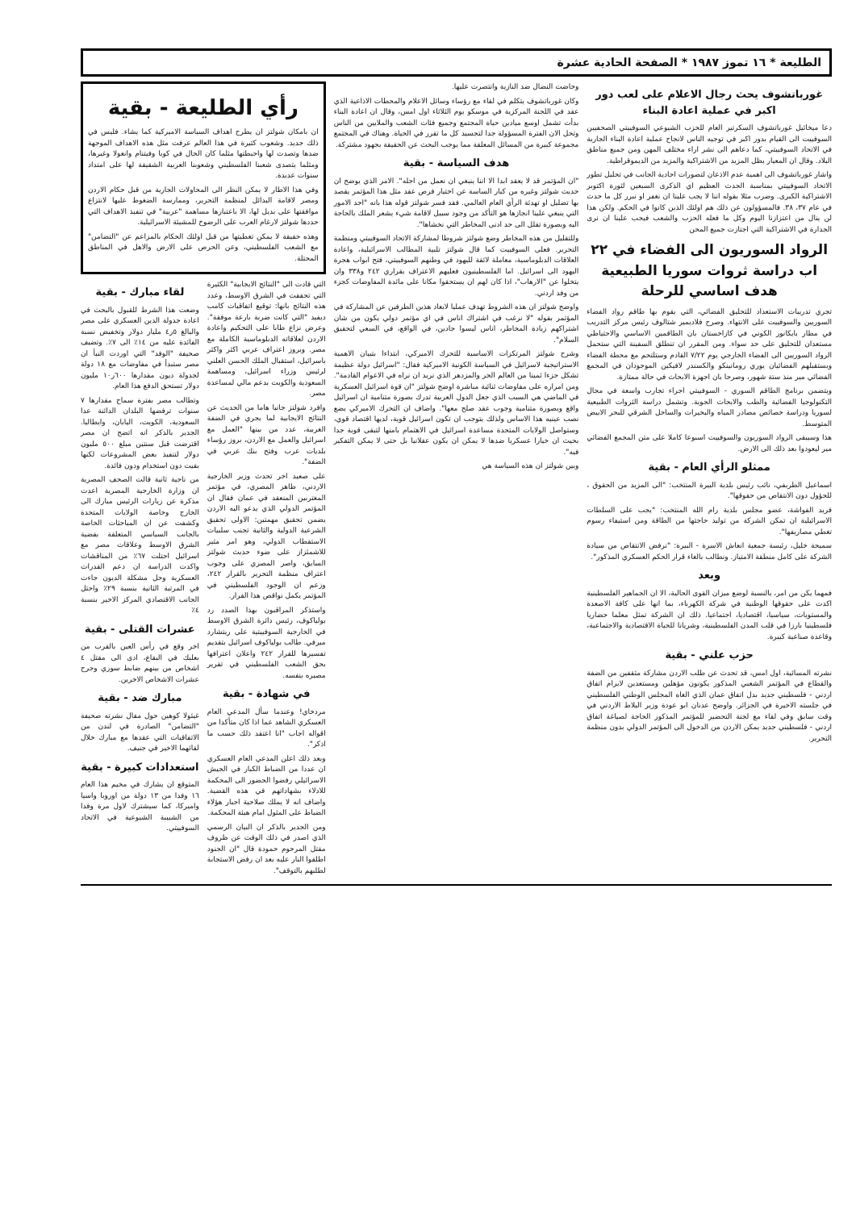الطليعة * ١٦ تموز ١٩٨٧ * الصفحة الحادية عشرة
غورباتشوف يحث رجال الاعلام على لعب دور اكبر في عملية اعادة البناء
دعا ميخائيل غورباتشوف السكرتير العام للحزب الشيوعي السوفييتي الصحفيين السوفييت الى القيام بدور اكبر في توجيه الناس لانجاح عملية اعادة البناء الجارية في الاتحاد السوفييتي، كما دعاهم الى نشر اراء مختلف المهن ومن جميع مناطق البلاد. وقال ان المعيار يظل المزيد من الاشتراكية والمزيد من الديموقراطية.
واشار غورباتشوف الى اهمية عدم الاذعان لتصورات احادية الجانب في تحليل تطور الاتحاد السوفييتي بمناسبة الحدث العظيم اي الذكرى السبعين لثورة اكتوبر الاشتراكية الكبرى. وضرب مثلا بقوله اننا لا يجب علينا ان نغفر او نبرر كل ما حدث في عام ٣٧، ٣٨. فالمسؤولون عن ذلك هم اولئك الذين كانوا في الحكم. ولكن هذا لن ينال من اعتزازنا اليوم وكل ما فعله الحزب والشعب فيجب علينا ان نرى الجدارة في الاشتراكية التي اجتازت جميع المحن
الرواد السوريون الى الفضاء في ٢٢ اب دراسة ثروات سوريا الطبيعية هدف اساسي للرحلة
تجري تدريبات الاستعداد للتحليق الفضائي، التي يقوم بها طاقم رواد الفضاء السوريين والسوفييت على الانتهاء. وصرح فلاديمير شتالوف رئيس مركز التدريب في مطار بايكانور الكوني في كازاخستان بان الطاقمين الاساسي والاحتياطي مستعدان للتحليق على حد سواء. ومن المقرر ان تنطلق السفينة التي ستحمل الرواد السوريين الى الفضاء الخارجي يوم ٧/٢٢ القادم وستلتحم مع محطة الفضاء ويستقبلهم الفضائيان يوري رومانينكو والكسندر لافيكين الموجودان في المجمع الفضائي مير منذ ستة شهور، وصرحا بان اجهزة الابحاث في حالة ممتازة.
ويتضمن برنامج الطاقم السوري - السوفييتي اجراء تجارب واسعة في مجال التكنولوجيا الفضائية والطب والابحاث الجوية. وتشمل دراسة الثروات الطبيعية لسوريا ودراسة خصائص مصادر المياه والبحيرات والساحل الشرقي للبحر الابيض المتوسط.
هذا وسيبقى الرواد السوريون والسوفييت اسبوعا كاملا على متن المجمع الفضائي مير ليعودوا بعد ذلك الى الارض.
ممثلو الرأي العام - بقية
اسماعيل الطريفي، نائب رئيس بلدية البيرة المنتخب: "الى المزيد من الحقوق ، للحؤول دون الانتقاص من حقوقها".
فريد الفواشة، عضو مجلس بلدية رام الله المنتخب: "يجب على السلطات الاسرائيلية ان تمكن الشركة من توليد حاجتها من الطاقة ومن استيفاء رسوم تغطي مصاريفها".
سميحة خليل، رئيسة جمعية انعاش الاسرة - البيرة: "نرفض الانتقاص من سيادة الشركة على كامل منطقة الامتياز. ونطالب بالغاء قرار الحكم العسكري المذكور".
وبعد
فمهما يكن من امر، بالنسبة لوضع ميزان القوى الحالية، الا ان الجماهير الفلسطينية اكدت على حقوقها الوطنية في شركة الكهرباء، بما انها على كافة الاصعدة والمستويات، سياسيا، اقتصاديا، اجتماعيا. ذلك ان الشركة تمثل معلما حضاريا فلسطينيا بارزا في قلب المدن الفلسطينية، وشريانا للحياة الاقتصادية والاجتماعية، وقاعدة صناعية كبيرة.
حزب علني - بقية
نشرته المسائية، اول امس، قد تحدث عن طلب الاردن مشاركة مثقفين من الضفة والقطاع في المؤتمر الشعبي المذكور يكونون مؤهلين ومستعدين لابرام اتفاق اردني - فلسطيني جديد بدل اتفاق عمان الذي الغاه المجلس الوطني الفلسطيني في جلسته الاخيرة في الجزائر. واوضح عدنان ابو عودة وزير البلاط الاردني في وقت سابق وفي لقاء مع لجنة التحضير للمؤتمر المذكور الحاجة لصياغة اتفاق اردني - فلسطيني جديد يمكن الاردن من الدخول الى المؤتمر الدولي بدون منظمة التحرير.
وخاضت النضال ضد النازية وانتصرت عليها.
وكان غورباتشوف يتكلم في لقاء مع رؤساء وسائل الاعلام والمحطات الاذاعية الذي عقد في اللجنة المركزية في موسكو يوم الثلاثاء اول امس، وقال ان اعادة البناء بدأت تشمل اوسع ميادين حياة المجتمع وجميع فئات الشعب والملايين من الناس وتحل الان الفترة المسؤولة جدا لتجسيد كل ما تقرر في الحياة. وهناك في المجتمع مجموعة كبيرة من المسائل المعلقة مما يوجب البحث عن الحقيقة بجهود مشتركة.
هدف السياسة - بقية
"ان المؤتمر قد لا يعقد ابدا الا اننا ينبغي ان نعمل من اجله". الامر الذي يوضح ان حديث شولتز وغيره من كبار الساسة عن اختيار فرص عقد مثل هذا المؤتمر يقصد بها تضليل او تهدئة الرأي العام العالمي. فقد فسر شولتز قوله هذا بانه "احد الامور التي ينبغي علينا انجازها هو التأكد من وجود سبيل لاقامة شيء يشعر الملك بالحاجة اليه وبصورة تقلل الى حد ادنى المخاطر التي نخشاها".
وللتقليل من هذه المخاطر وضع شولتز شروطا لمشاركة الاتحاد السوفييتي ومنظمة التحرير. فعلى السوفييت كما قال شولتز تلبية المطالب الاسرائيلية، واعادة العلاقات الدبلوماسية، معاملة لائقة لليهود في وطنهم السوفييتي، فتح ابواب هجرة اليهود الى اسرائيل. اما الفلسطينيون فعليهم الاعتراف بقراري ٢٤٢ و٣٣٨ وان يتخلوا عن "الارهاب"، اذا كان لهم ان يستحقوا مكانا على مائدة المفاوضات كجزء من وفد اردني.
واوضح شولتز ان هذه الشروط تهدف عمليا لابعاد هذين الطرفين عن المشاركة في المؤتمر بقوله "لا نرغب في اشتراك اناس في اي مؤتمر دولي يكون من شان اشتراكهم زيادة المخاطر، اناس ليسوا جادين، في الواقع، في السعي لتحقيق السلام".
وشرح شولتز المرتكزات الاساسية للتحرك الاميركي، ابتداءا بتبيان الاهمية الاستراتيجية لاسرائيل في السياسة الكونية الاميركية فقال: "اسرائيل دولة عظيمة تشكل جزءا ثمينا من العالم الحر والمزدهر الذي نريد ان نراه في الاعوام القادمة". ومن امراره على مفاوضات ثنائية مباشرة اوضح شولتز "ان قوة اسرائيل العسكرية في الماضي هي السبب الذي جعل الدول العربية تدرك بصورة متنامية ان اسرائيل واقع وبصورة متنامية وجوب عقد صلح معها". واضاف ان التحرك الاميركي يضع نصب عينيه هذا الاساس ولذلك يتوجب ان تكون اسرائيل قوية، لديها اقتصاد قوي، وستواصل الولايات المتحدة مساعدة اسرائيل في الاهتمام بامنها لتبقى قوية جدا بحيث ان خيارا عسكريا ضدها لا يمكن ان يكون عقلانيا بل حتى لا يمكن التفكير فيه".
وبين شولتز ان هذه السياسة هي
رأي الطليعة - بقية
ان بامكان شولتز ان يطرح اهداف السياسة الاميركية كما يشاء. فليس في ذلك جديد. وشعوب كثيرة في هذا العالم عرفت مثل هذه الاهداف الموجهة ضدها وتصدت لها واحبطتها مثلما كان الحال في كوبا وفيتنام وانغولا وغيرها، ومثلما يتصدى شعبنا الفلسطيني وشعوبنا العربية الشقيقة لها على امتداد سنوات عديدة.
وفي هذا الاطار لا يمكن النظر الى المحاولات الجارية من قبل حكام الاردن ومصر لاقامة البدائل لمنظمة التحرير، وممارسة الضغوط عليها لانتزاع موافقتها على بديل لها، الا باعتبارها مساهمة "عربية" في تنفيذ الاهداف التي حددها شولتز لارغام العرب على الرضوخ للمشيئة الاسرائيلية.
وهذه حقيقة لا يمكن تغطيتها من قبل اولئك الحكام بالمزاعم عن "التضامن" مع الشعب الفلسطيني، وعن الحرص على الارض والاهل في المناطق المحتلة.
التي قادت الى "النتائج الايجابية" الكثيرة التي تحققت في الشرق الاوسط، وعدد هذه النتائج بانها: توقيع اتفاقيات كامب ديفيد "التي كانت ضربة بارعة موفقة". وعرض نزاع طابا على التحكيم واعادة الاردن لعلاقاته الدبلوماسية الكاملة مع مصر. وبروز اعتراف عربي اكثر واكثر باسرائيل، استقبال الملك الحسن العلني لرئيس وزراء اسرائيل، ومساهمة السعودية والكويت بدعم مالي لمساعدة مصر.
وافرد شولتز جانبا هاما من الحديث عن النتائج الايجابية لما يجري في الضفة الغربية، عدد من بينها "العمل مع اسرائيل والعمل مع الاردن، بروز رؤساء بلديات عرب وفتح بنك عربي في الضفة".
على صعيد اخر تحدث وزير الخارجية الاردني، طاهر المصري، في مؤتمر المغتربين المنعقد في عمان فقال ان المؤتمر الدولي الذي يدعو اليه الاردن يضمن تحقيق مهمتين: الاولى تحقيق الشرعية الدولية والثانية تجنب سلبيات الاستقطاب الدولي، وهو امر مثير للاشمئزاز على ضوء حديث شولتز السابق، واصر المصري على وجوب اعتراف منظمة التحرير بالقرار ٢٤٢، وزعم ان الوجود الفلسطيني في المؤتمر يكمل نواقص هذا القرار.
واستذكر المراقبون بهذا الصدد رد بولياكوف، رئيس دائرة الشرق الاوسط في الخارجية السوفييتية على ريتشارد ميرفي. طالب بولياكوف اسرائيل بتقديم تفسيرها للقرار ٢٤٢ واعلان اعترافها بحق الشعب الفلسطيني في تقرير مصيره بنفسه.
في شهادة - بقية
مردخاي! وعندما سأل المدعي العام العسكري الشاهد عما اذا كان متأكدا من اقواله اجاب "انا اعتقد ذلك حسب ما اذكر".
وبعد ذلك اعلن المدعي العام العسكري ان عددا من الضباط الكبار في الجيش الاسرائيلي رفضوا الحضور الى المحكمة للادلاء بشهاداتهم في هذه القضية. واضاف انه لا يملك صلاحية اجبار هؤلاء الضباط على المثول امام هيئة المحكمة.
ومن الجدير بالذكر ان البيان الرسمي الذي اصدر في ذلك الوقت عن ظروف مقتل المرحوم حمودة قال "ان الجنود اطلقوا النار عليه بعد ان رفض الاستجابة لطلبهم بالتوقف".
لقاء مبارك - بقية
وضعت هذا الشرط للقبول بالبحث في اعادة جدولة الدين العسكري على مصر والبالغ ٥ر٤ مليار دولار وتخفيض نسبة الفائدة عليه من ١٤٪ الى ٧٪. وتضيف صحيفة "الوفد" التي اوردت النبأ ان مصر ستبدأ في مفاوضات مع ١٨ دولة لجدولة ديون مقدارها ٦٠٠ر١٠ مليون دولار تستحق الدفع هذا العام.
وتطالب مصر بفترة سماح مقدارها ٧ سنوات ترفضها البلدان الدائنة عدا السعودية، الكويت، اليابان، وايطاليا. الجدير بالذكر انه اتضح ان مصر اقترضت قبل سنتين مبلغ ٥٠٠ مليون دولار لتنفيذ بعض المشروعات لكنها بقيت دون استخدام ودون فائدة.
من ناحية ثانية قالت الصحف المصرية ان وزارة الخارجية المصرية اعدت مذكرة عن زيارات الرئيس مبارك الى الخارج وخاصة الولايات المتحدة وكشفت عن ان المباحثات الخاصة بالجانب السياسي المتعلقة بقضية الشرق الاوسط وعلاقات مصر مع اسرائيل احتلت ٦٧٪ من المناقشات واكدت الدراسة ان دعم القدرات العسكرية وحل مشكلة الديون جاءت في المرتبة الثانية بنسبة ٢٩٪ واحتل الجانب الاقتصادي المركز الاخير بنسبة ٤٪
عشرات القتلى - بقية
اخر وقع في رأس العين بالقرب من بعلبك في البقاع، ادى الى مقتل ٤ اشخاص من بينهم ضابط سوري وجرح عشرات الاشخاص الاخرين.
مبارك ضد - بقية
غيئولا كوهين حول مقال نشرته صحيفة "التضامن" الصادرة في لندن من الاتفاقيات التي عقدها مع مبارك خلال لقائهما الاخير في جنيف.
استعدادات كبيرة - بقية
المتوقع ان يشارك في مخيم هذا العام ١٦ وفدا من ١٣ دولة من اوروبا واسيا واميركا، كما سيشترك لاول مرة وفدا من الشبيبة الشيوعية في الاتحاد السوفييتي.